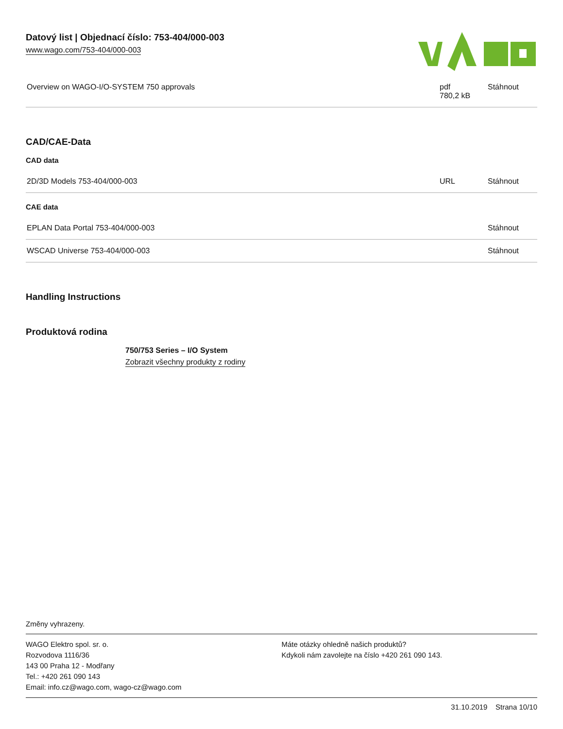Datový list | Objednací číslo: 753-404/000-003
www.wago.com/753-404/000-003
| Overview on WAGO-I/O-SYSTEM 750 approvals | pdf 780,2 kB | Stáhnout |
CAD/CAE-Data
CAD data
| 2D/3D Models 753-404/000-003 | URL | Stáhnout |
CAE data
| EPLAN Data Portal 753-404/000-003 | | Stáhnout |
| WSCAD Universe 753-404/000-003 | | Stáhnout |
Handling Instructions
Produktová rodina
750/753 Series – I/O System
Zobrazit všechny produkty z rodiny
Změny vyhrazeny.
WAGO Elektro spol. sr. o.
Rozvodova 1116/36
143 00 Praha 12 - Modřany
Tel.: +420 261 090 143
Email: info.cz@wago.com, wago-cz@wago.com
Máte otázky ohledně našich produktů?
Kdykoli nám zavolejte na číslo +420 261 090 143.
31.10.2019 Strana 10/10